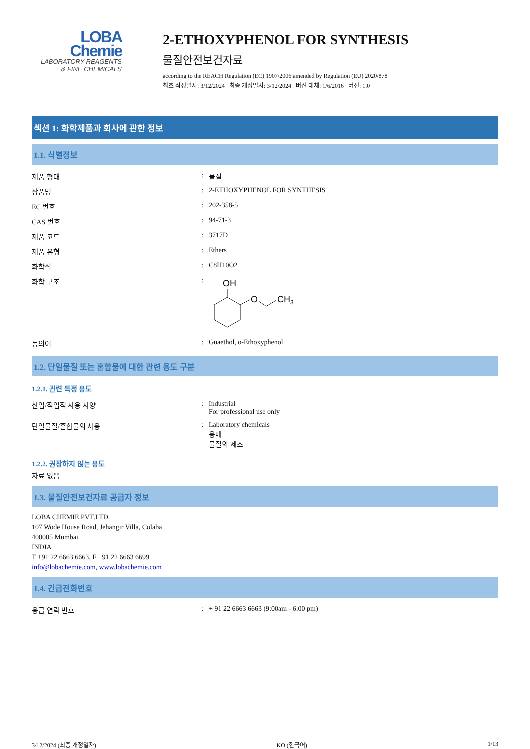LOBA
Chemie
LABORATORY REAGENTS
& FINE CHEMICALS
2-ETHOXYPHENOL FOR SYNTHESIS
물질안전보건자료
according to the REACH Regulation (EC) 1907/2006 amended by Regulation (EU) 2020/878
최초 작성일자: 3/12/2024 최종 개정일자: 3/12/2024 버전 대체: 1/6/2016 버전: 1.0
섹션 1: 화학제품과 회사에 관한 정보
1.1. 식별정보
| 제품 형태 | : | 물질 |
| 상품명 | : | 2-ETHOXYPHENOL FOR SYNTHESIS |
| EC 번호 | : | 202-358-5 |
| CAS 번호 | : | 94-71-3 |
| 제품 코드 | : | 3717D |
| 제품 유형 | : | Ethers |
| 화학식 | : | C8H10O2 |
| 화학 구조 | : | OH O CH 3 |
| 동의어 | : | Guaethol, o-Ethoxyphenol |
1.2. 단일물질 또는 혼합물에 대한 관련 용도 구분
1.2.1. 관련 특정 용도
| 산업/직업적 사용 사양 | : | Industrial For professional use only |
| 단일물질/혼합물의 사용 | : | Laboratory chemicals 용매 물질의 제조 |
1.2.2. 권장하지 않는 용도
자료 없음
1.3. 물질안전보건자료 공급자 정보
LOBA CHEMIE PVT.LTD.
107 Wode House Road, Jehangir Villa, Colaba
400005 Mumbai
INDIA
T +91 22 6663 6663, F +91 22 6663 6699
info@lobachemie.com, www.lobachemie.com
1.4. 긴급전화번호
| 응급 연락 번호 | : | + 91 22 6663 6663 (9:00am - 6:00 pm) |
3/12/2024 (최종 개정일자) KO (한국어) 1/13